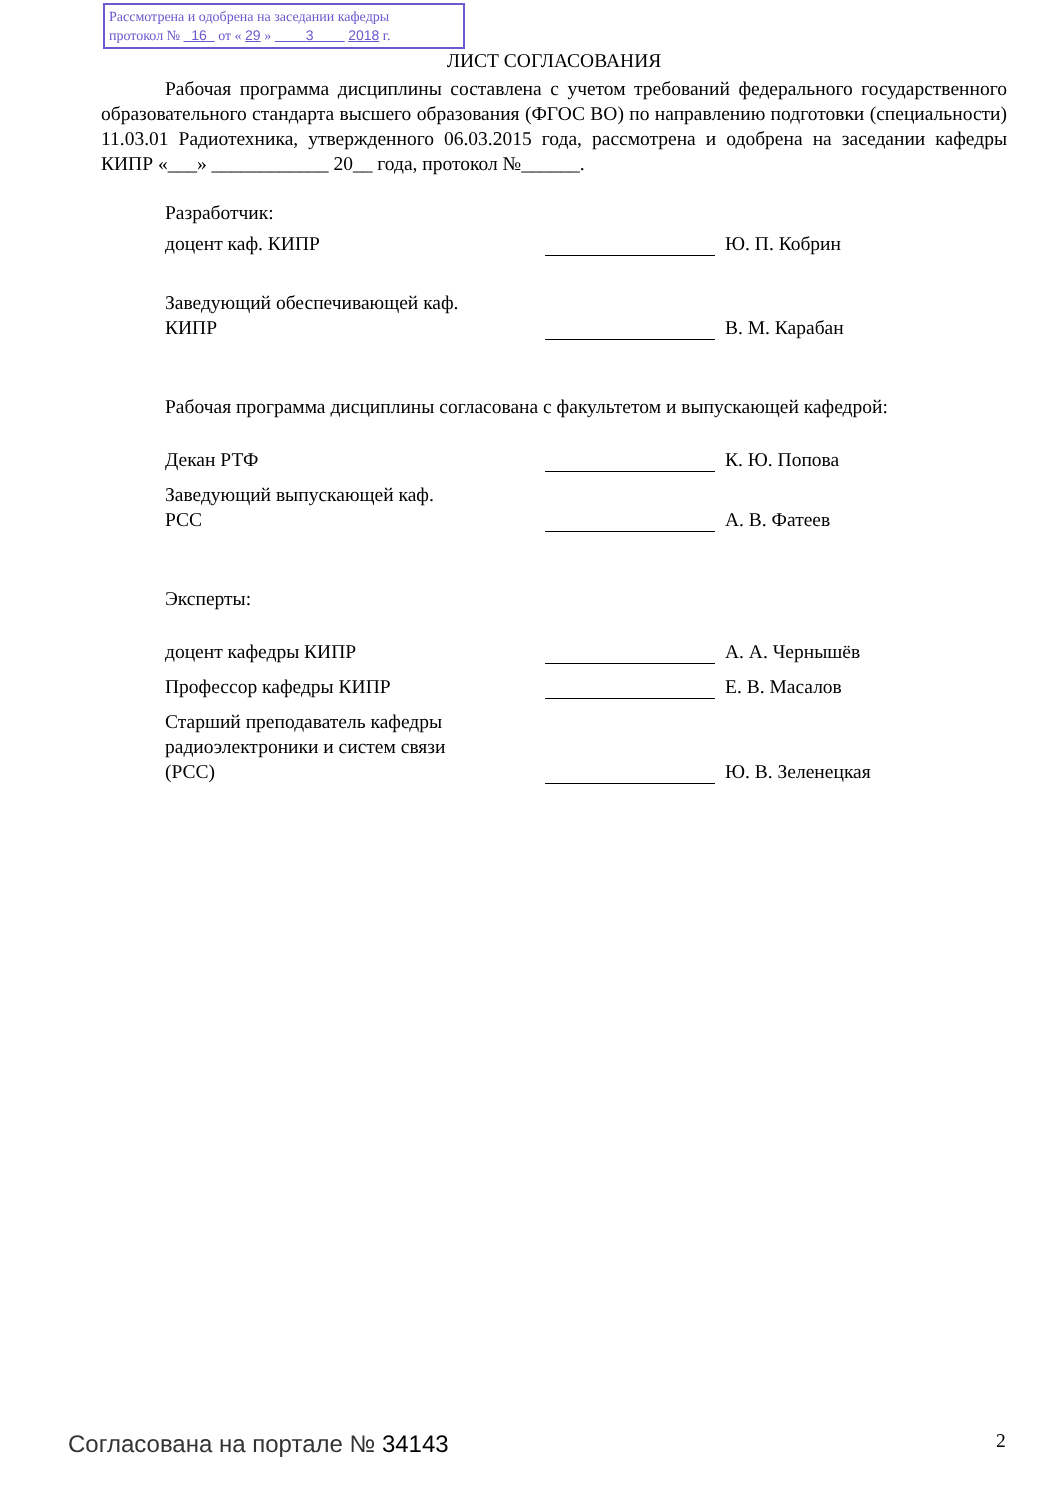Рассмотрена и одобрена на заседании кафедры
протокол № 16 от « 29 » 3 2018 г.
ЛИСТ СОГЛАСОВАНИЯ
Рабочая программа дисциплины составлена с учетом требований федерального государственного образовательного стандарта высшего образования (ФГОС ВО) по направлению подготовки (специальности) 11.03.01 Радиотехника, утвержденного 06.03.2015 года, рассмотрена и одобрена на заседании кафедры КИПР «___» ____________ 20__ года, протокол №______.
Разработчик:
доцент каф. КИПР Ю. П. Кобрин
Заведующий обеспечивающей каф.
КИПР
В. М. Карабан
Рабочая программа дисциплины согласована с факультетом и выпускающей кафедрой:
Декан РТФ К. Ю. Попова
Заведующий выпускающей каф.
РСС
А. В. Фатеев
Эксперты:
доцент кафедры КИПР А. А. Чернышёв
Профессор кафедры КИПР Е. В. Масалов
Старший преподаватель кафедры
радиоэлектроники и систем связи
(РСС)
Ю. В. Зеленецкая
Согласована на портале № 34143 2